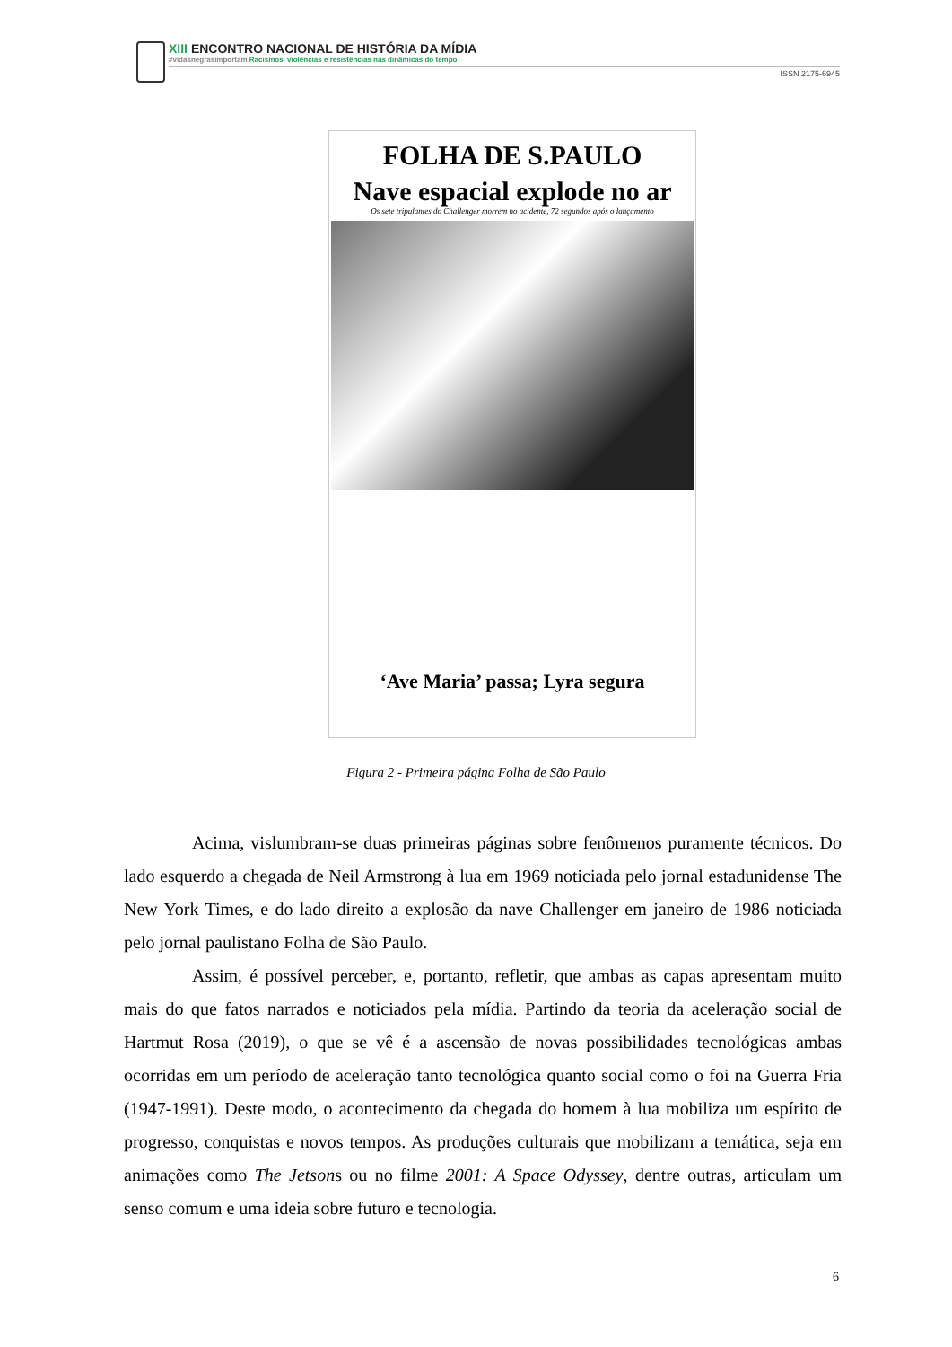XIII ENCONTRO NACIONAL DE HISTÓRIA DA MÍDIA
#vidasnegrasimportam Racismos, violências e resistências nas dinâmicas do tempo
ISSN 2175-6945
FOLHA DE S.PAULO
Nave espacial explode no ar
Os sete tripulantes do Challenger morrem no acidente, 72 segundos após o lançamento
‘Ave Maria’ passa; Lyra segura
Figura 2 - Primeira página Folha de São Paulo
Acima, vislumbram-se duas primeiras páginas sobre fenômenos puramente técnicos. Do lado esquerdo a chegada de Neil Armstrong à lua em 1969 noticiada pelo jornal estadunidense The New York Times, e do lado direito a explosão da nave Challenger em janeiro de 1986 noticiada pelo jornal paulistano Folha de São Paulo.
Assim, é possível perceber, e, portanto, refletir, que ambas as capas apresentam muito mais do que fatos narrados e noticiados pela mídia. Partindo da teoria da aceleração social de Hartmut Rosa (2019), o que se vê é a ascensão de novas possibilidades tecnológicas ambas ocorridas em um período de aceleração tanto tecnológica quanto social como o foi na Guerra Fria (1947-1991). Deste modo, o acontecimento da chegada do homem à lua mobiliza um espírito de progresso, conquistas e novos tempos. As produções culturais que mobilizam a temática, seja em animações como The Jetsons ou no filme 2001: A Space Odyssey, dentre outras, articulam um senso comum e uma ideia sobre futuro e tecnologia.
6